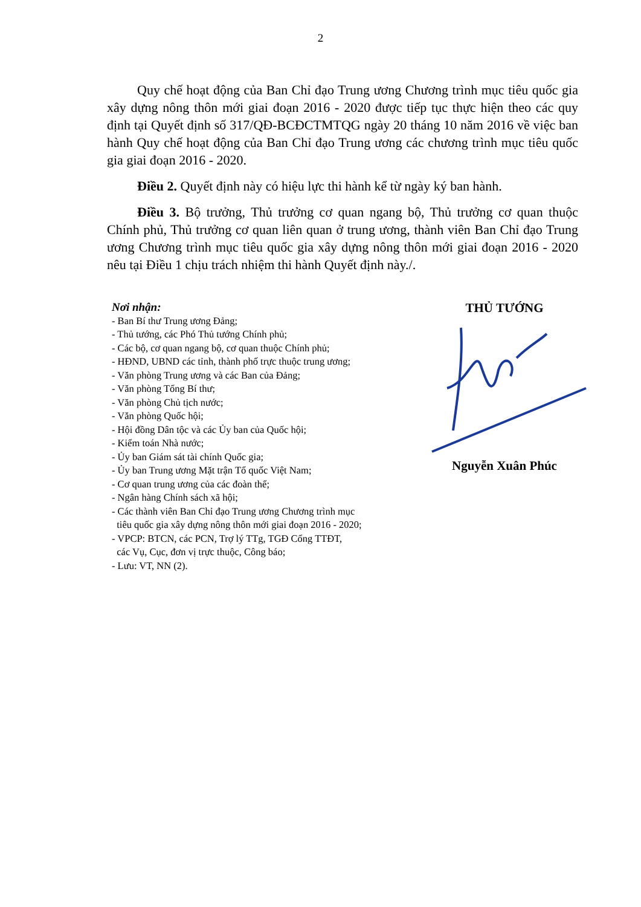2
Quy chế hoạt động của Ban Chỉ đạo Trung ương Chương trình mục tiêu quốc gia xây dựng nông thôn mới giai đoạn 2016 - 2020 được tiếp tục thực hiện theo các quy định tại Quyết định số 317/QĐ-BCĐCTMTQG ngày 20 tháng 10 năm 2016 về việc ban hành Quy chế hoạt động của Ban Chỉ đạo Trung ương các chương trình mục tiêu quốc gia giai đoạn 2016 - 2020.
Điều 2. Quyết định này có hiệu lực thi hành kể từ ngày ký ban hành.
Điều 3. Bộ trưởng, Thủ trưởng cơ quan ngang bộ, Thủ trưởng cơ quan thuộc Chính phủ, Thủ trưởng cơ quan liên quan ở trung ương, thành viên Ban Chỉ đạo Trung ương Chương trình mục tiêu quốc gia xây dựng nông thôn mới giai đoạn 2016 - 2020 nêu tại Điều 1 chịu trách nhiệm thi hành Quyết định này./.
Nơi nhận:
- Ban Bí thư Trung ương Đảng;
- Thủ tướng, các Phó Thủ tướng Chính phủ;
- Các bộ, cơ quan ngang bộ, cơ quan thuộc Chính phủ;
- HĐND, UBND các tỉnh, thành phố trực thuộc trung ương;
- Văn phòng Trung ương và các Ban của Đảng;
- Văn phòng Tổng Bí thư;
- Văn phòng Chủ tịch nước;
- Văn phòng Quốc hội;
- Hội đồng Dân tộc và các Ủy ban của Quốc hội;
- Kiểm toán Nhà nước;
- Ủy ban Giám sát tài chính Quốc gia;
- Ủy ban Trung ương Mặt trận Tổ quốc Việt Nam;
- Cơ quan trung ương của các đoàn thể;
- Ngân hàng Chính sách xã hội;
- Các thành viên Ban Chỉ đạo Trung ương Chương trình mục
tiêu quốc gia xây dựng nông thôn mới giai đoạn 2016 - 2020;
- VPCP: BTCN, các PCN, Trợ lý TTg, TGĐ Cổng TTĐT,
các Vụ, Cục, đơn vị trực thuộc, Công báo;
- Lưu: VT, NN (2).
THỦ TƯỚNG
Nguyễn Xuân Phúc